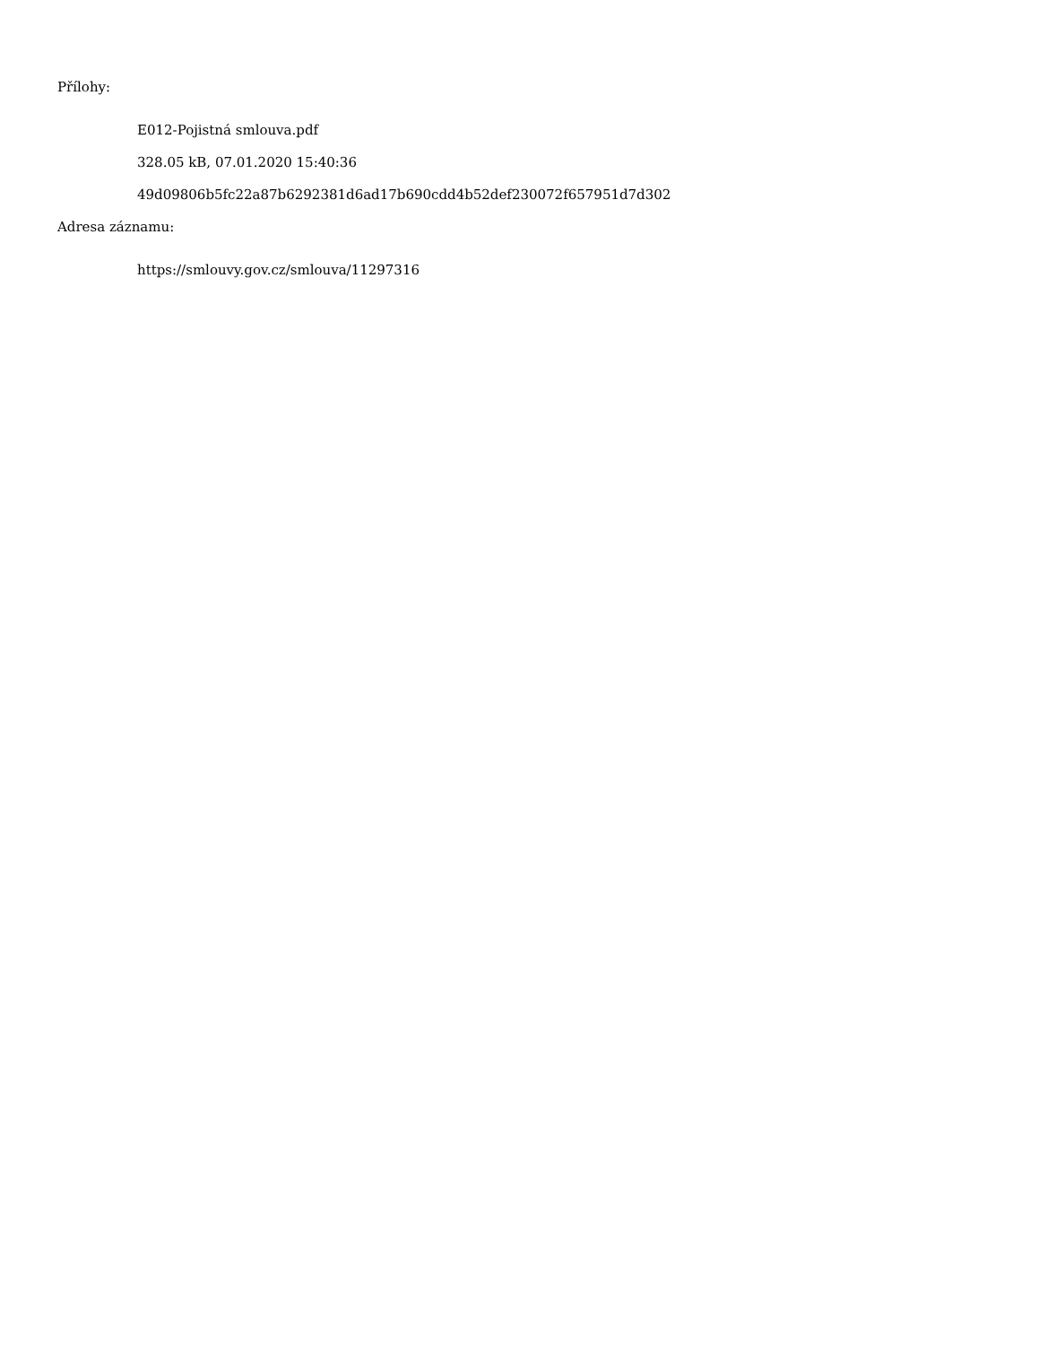Přílohy:
E012-Pojistná smlouva.pdf
328.05 kB, 07.01.2020 15:40:36
49d09806b5fc22a87b6292381d6ad17b690cdd4b52def230072f657951d7d302
Adresa záznamu:
https://smlouvy.gov.cz/smlouva/11297316